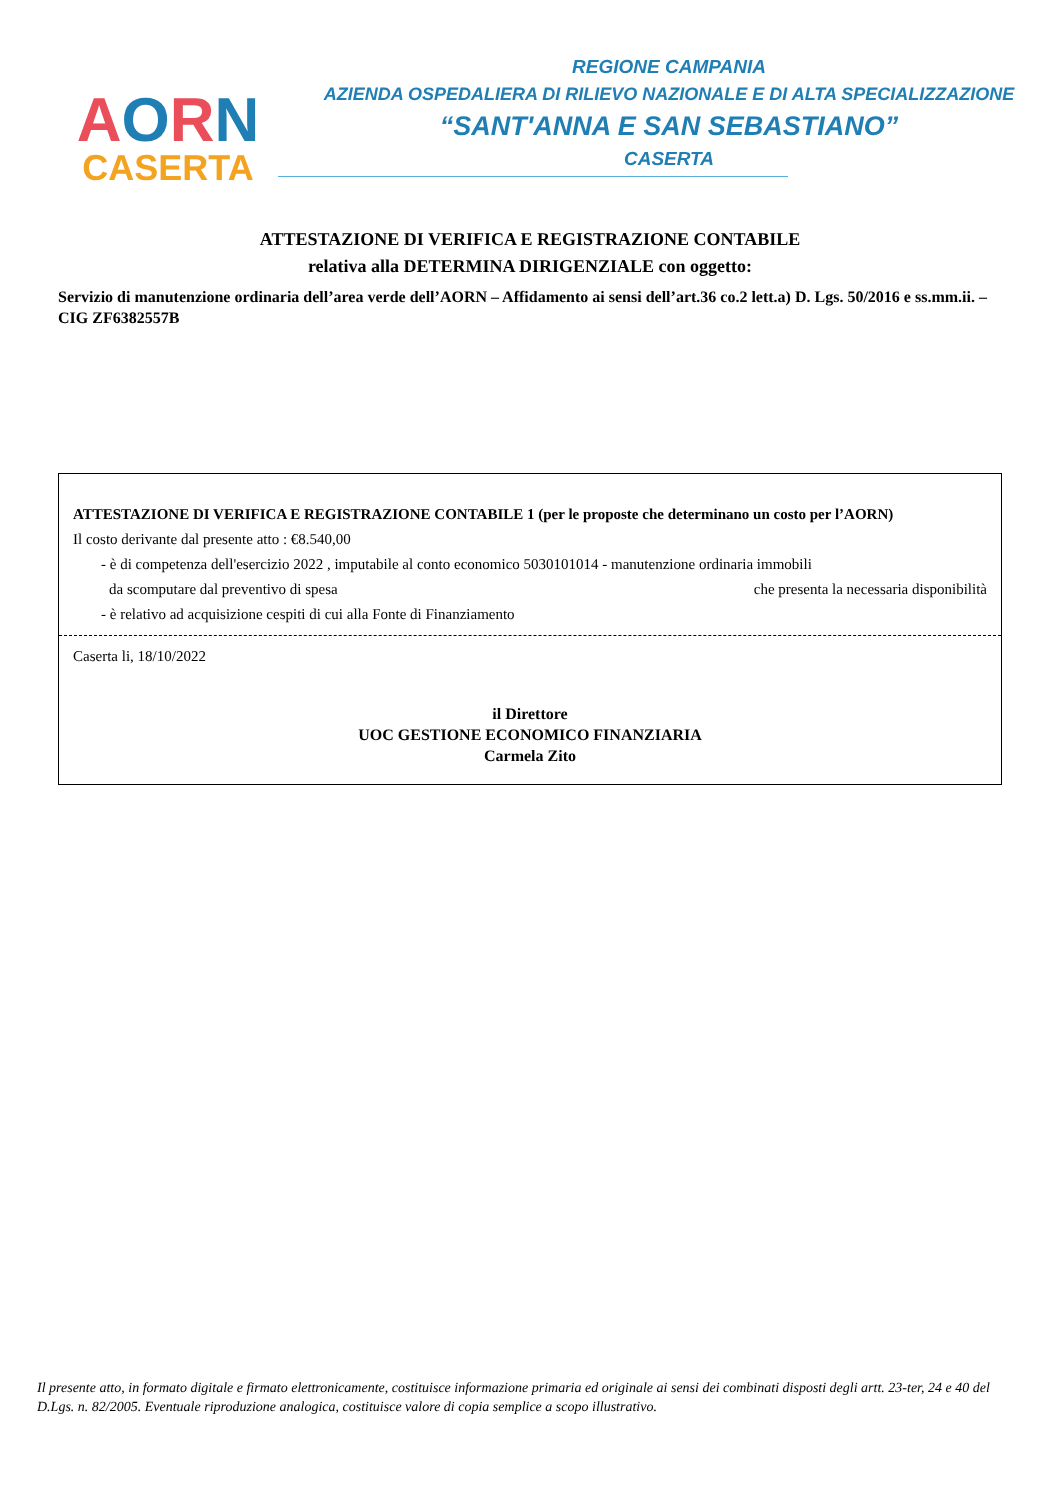AORN
CASERTA
REGIONE CAMPANIA
AZIENDA OSPEDALIERA DI RILIEVO NAZIONALE E DI ALTA SPECIALIZZAZIONE
“SANT'ANNA E SAN SEBASTIANO”
CASERTA
ATTESTAZIONE DI VERIFICA E REGISTRAZIONE CONTABILE
relativa alla DETERMINA DIRIGENZIALE con oggetto:
Servizio di manutenzione ordinaria dell’area verde dell’AORN – Affidamento ai sensi dell’art.36 co.2 lett.a) D. Lgs. 50/2016 e ss.mm.ii. – CIG ZF6382557B
ATTESTAZIONE DI VERIFICA E REGISTRAZIONE CONTABILE 1 (per le proposte che determinano un costo per l’AORN)
Il costo derivante dal presente atto : €8.540,00
- è di competenza dell'esercizio 2022 , imputabile al conto economico 5030101014 - manutenzione ordinaria immobili
da scomputare dal preventivo di spesa che presenta la necessaria disponibilità
- è relativo ad acquisizione cespiti di cui alla Fonte di Finanziamento
Caserta li, 18/10/2022
il Direttore
UOC GESTIONE ECONOMICO FINANZIARIA
Carmela Zito
Il presente atto, in formato digitale e firmato elettronicamente, costituisce informazione primaria ed originale ai sensi dei combinati disposti degli artt. 23-ter, 24 e 40 del D.Lgs. n. 82/2005. Eventuale riproduzione analogica, costituisce valore di copia semplice a scopo illustrativo.